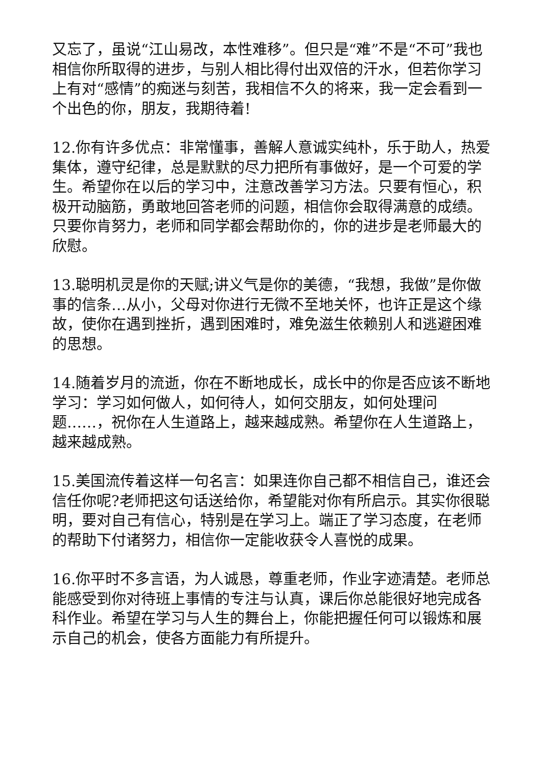又忘了，虽说“江山易改，本性难移”。但只是“难”不是“不可”我也相信你所取得的进步，与别人相比得付出双倍的汗水，但若你学习上有对“感情”的痴迷与刻苦，我相信不久的将来，我一定会看到一个出色的你，朋友，我期待着!
12.你有许多优点：非常懂事，善解人意诚实纯朴，乐于助人，热爱集体，遵守纪律，总是默默的尽力把所有事做好，是一个可爱的学生。希望你在以后的学习中，注意改善学习方法。只要有恒心，积极开动脑筋，勇敢地回答老师的问题，相信你会取得满意的成绩。只要你肯努力，老师和同学都会帮助你的，你的进步是老师最大的欣慰。
13.聪明机灵是你的天赋;讲义气是你的美德，“我想，我做”是你做事的信条…从小，父母对你进行无微不至地关怀，也许正是这个缘故，使你在遇到挫折，遇到困难时，难免滋生依赖别人和逃避困难的思想。
14.随着岁月的流逝，你在不断地成长，成长中的你是否应该不断地学习：学习如何做人，如何待人，如何交朋友，如何处理问题……，祝你在人生道路上，越来越成熟。希望你在人生道路上，越来越成熟。
15.美国流传着这样一句名言：如果连你自己都不相信自己，谁还会信任你呢?老师把这句话送给你，希望能对你有所启示。其实你很聪明，要对自己有信心，特别是在学习上。端正了学习态度，在老师的帮助下付诸努力，相信你一定能收获令人喜悦的成果。
16.你平时不多言语，为人诚恳，尊重老师，作业字迹清楚。老师总能感受到你对待班上事情的专注与认真，课后你总能很好地完成各科作业。希望在学习与人生的舞台上，你能把握任何可以锻炼和展示自己的机会，使各方面能力有所提升。